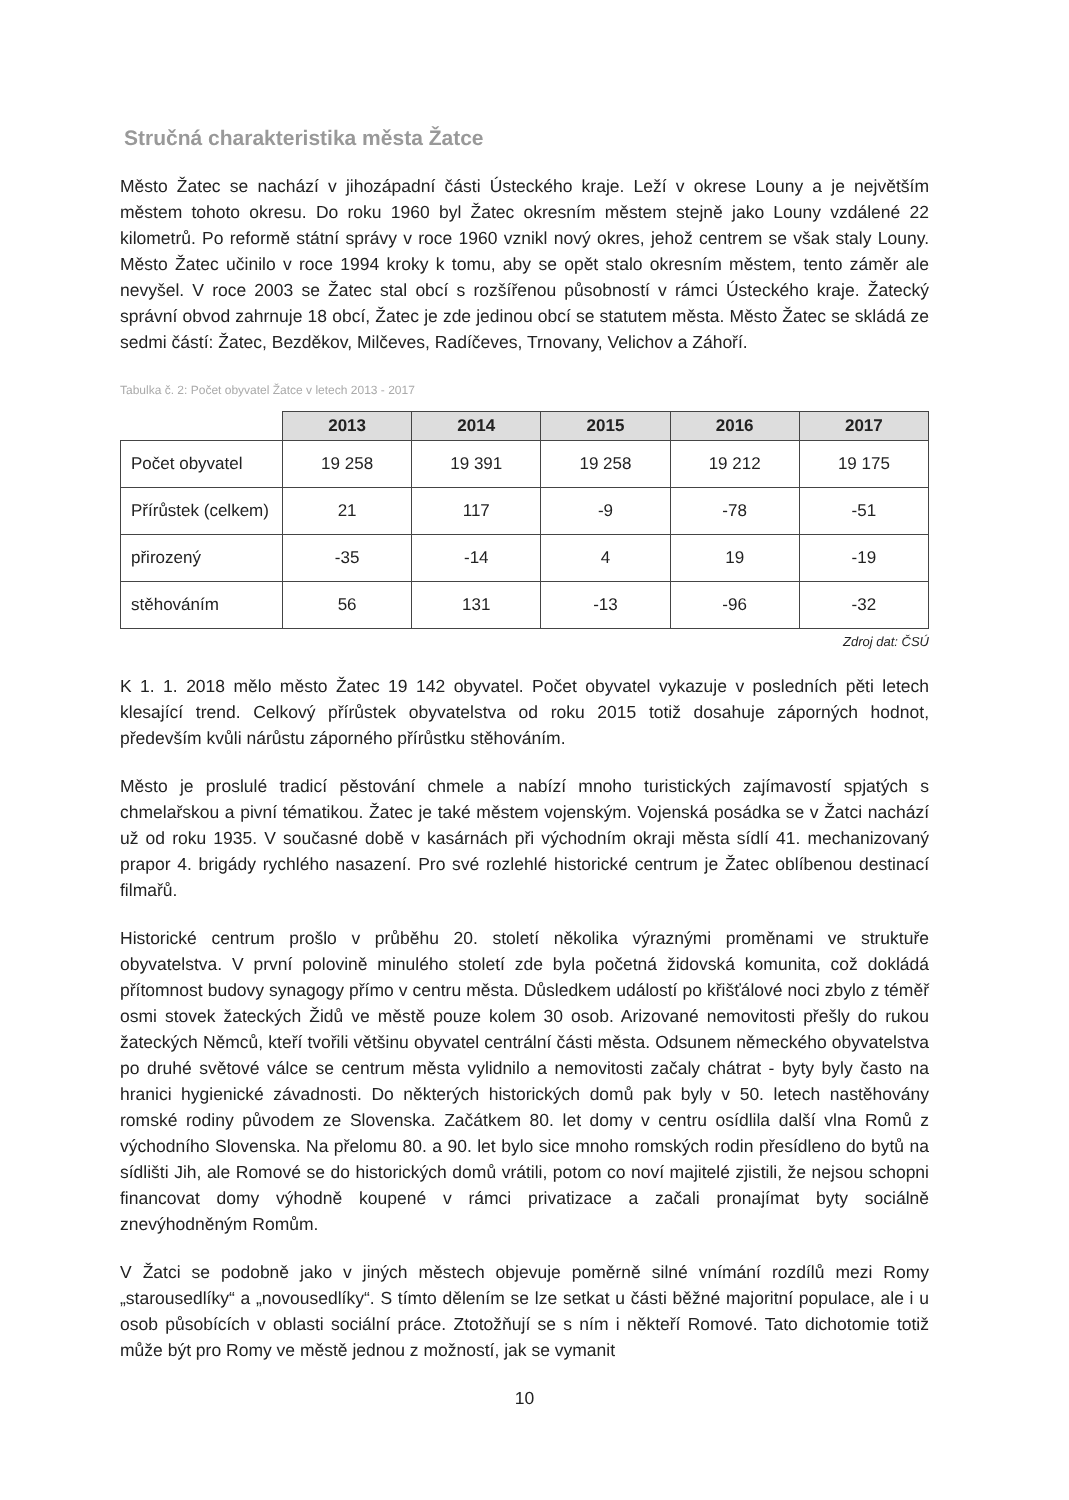Stručná charakteristika města Žatce
Město Žatec se nachází v jihozápadní části Ústeckého kraje. Leží v okrese Louny a je největším městem tohoto okresu. Do roku 1960 byl Žatec okresním městem stejně jako Louny vzdálené 22 kilometrů. Po reformě státní správy v roce 1960 vznikl nový okres, jehož centrem se však staly Louny. Město Žatec učinilo v roce 1994 kroky k tomu, aby se opět stalo okresním městem, tento záměr ale nevyšel. V roce 2003 se Žatec stal obcí s rozšířenou působností v rámci Ústeckého kraje. Žatecký správní obvod zahrnuje 18 obcí, Žatec je zde jedinou obcí se statutem města. Město Žatec se skládá ze sedmi částí: Žatec, Bezděkov, Milčeves, Radíčeves, Trnovany, Velichov a Záhoří.
Tabulka č. 2: Počet obyvatel Žatce v letech 2013 - 2017
| | 2013 | 2014 | 2015 | 2016 | 2017 |
| --- | --- | --- | --- | --- | --- |
| Počet obyvatel | 19 258 | 19 391 | 19 258 | 19 212 | 19 175 |
| Přírůstek (celkem) | 21 | 117 | -9 | -78 | -51 |
| přirozený | -35 | -14 | 4 | 19 | -19 |
| stěhováním | 56 | 131 | -13 | -96 | -32 |
Zdroj dat: ČSÚ
K 1. 1. 2018 mělo město Žatec 19 142 obyvatel. Počet obyvatel vykazuje v posledních pěti letech klesající trend. Celkový přírůstek obyvatelstva od roku 2015 totiž dosahuje záporných hodnot, především kvůli nárůstu záporného přírůstku stěhováním.
Město je proslulé tradicí pěstování chmele a nabízí mnoho turistických zajímavostí spjatých s chmelařskou a pivní tématikou. Žatec je také městem vojenským. Vojenská posádka se v Žatci nachází už od roku 1935. V současné době v kasárnách při východním okraji města sídlí 41. mechanizovaný prapor 4. brigády rychlého nasazení. Pro své rozlehlé historické centrum je Žatec oblíbenou destinací filmařů.
Historické centrum prošlo v průběhu 20. století několika výraznými proměnami ve struktuře obyvatelstva. V první polovině minulého století zde byla početná židovská komunita, což dokládá přítomnost budovy synagogy přímo v centru města. Důsledkem událostí po křišťálové noci zbylo z téměř osmi stovek žateckých Židů ve městě pouze kolem 30 osob. Arizované nemovitosti přešly do rukou žateckých Němců, kteří tvořili většinu obyvatel centrální části města. Odsunem německého obyvatelstva po druhé světové válce se centrum města vylidnilo a nemovitosti začaly chátrat - byty byly často na hranici hygienické závadnosti. Do některých historických domů pak byly v 50. letech nastěhovány romské rodiny původem ze Slovenska. Začátkem 80. let domy v centru osídlila další vlna Romů z východního Slovenska. Na přelomu 80. a 90. let bylo sice mnoho romských rodin přesídleno do bytů na sídlišti Jih, ale Romové se do historických domů vrátili, potom co noví majitelé zjistili, že nejsou schopni financovat domy výhodně koupené v rámci privatizace a začali pronajímat byty sociálně znevýhodněným Romům.
V Žatci se podobně jako v jiných městech objevuje poměrně silné vnímání rozdílů mezi Romy „starousedlíky“ a „novousedlíky“. S tímto dělením se lze setkat u části běžné majoritní populace, ale i u osob působících v oblasti sociální práce. Ztotožňují se s ním i někteří Romové. Tato dichotomie totiž může být pro Romy ve městě jednou z možností, jak se vymanit
10